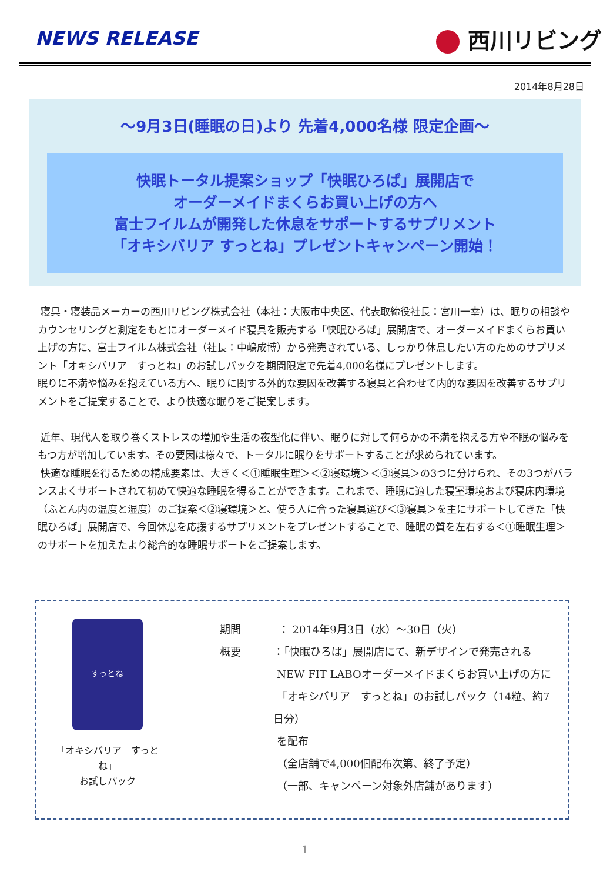NEWS RELEASE
西川リビング
2014年8月28日
～9月3日(睡眠の日)より 先着4,000名様 限定企画～
快眠トータル提案ショップ「快眠ひろば」展開店で
オーダーメイドまくらお買い上げの方へ
富士フイルムが開発した休息をサポートするサプリメント
「オキシバリア すっとね」プレゼントキャンペーン開始！
寝具・寝装品メーカーの西川リビング株式会社（本社：大阪市中央区、代表取締役社長：宮川一幸）は、眠りの相談やカウンセリングと測定をもとにオーダーメイド寝具を販売する「快眠ひろば」展開店で、オーダーメイドまくらお買い上げの方に、富士フイルム株式会社（社長：中嶋成博）から発売されている、しっかり休息したい方のためのサプリメント「オキシバリア　すっとね」のお試しパックを期間限定で先着4,000名様にプレゼントします。
眠りに不満や悩みを抱えている方へ、眠りに関する外的な要因を改善する寝具と合わせて内的な要因を改善するサプリメントをご提案することで、より快適な眠りをご提案します。
近年、現代人を取り巻くストレスの増加や生活の夜型化に伴い、眠りに対して何らかの不満を抱える方や不眠の悩みをもつ方が増加しています。その要因は様々で、トータルに眠りをサポートすることが求められています。
快適な睡眠を得るための構成要素は、大きく＜①睡眠生理＞＜②寝環境＞＜③寝具＞の3つに分けられ、その3つがバランスよくサポートされて初めて快適な睡眠を得ることができます。これまで、睡眠に適した寝室環境および寝床内環境（ふとん内の温度と湿度）のご提案＜②寝環境＞と、使う人に合った寝具選び＜③寝具＞を主にサポートしてきた「快眠ひろば」展開店で、今回休息を応援するサプリメントをプレゼントすることで、睡眠の質を左右する＜①睡眠生理＞のサポートを加えたより総合的な睡眠サポートをご提案します。
すっとね
「オキシバリア　すっとね」
お試しパック
期間 ： 2014年9月3日（水）～30日（火）
概要 ：「快眠ひろば」展開店にて、新デザインで発売される
NEW FIT LABOオーダーメイドまくらお買い上げの方に
「オキシバリア　すっとね」のお試しパック（14粒、約7日分）
を配布
（全店舗で4,000個配布次第、終了予定）
（一部、キャンペーン対象外店舗があります）
1